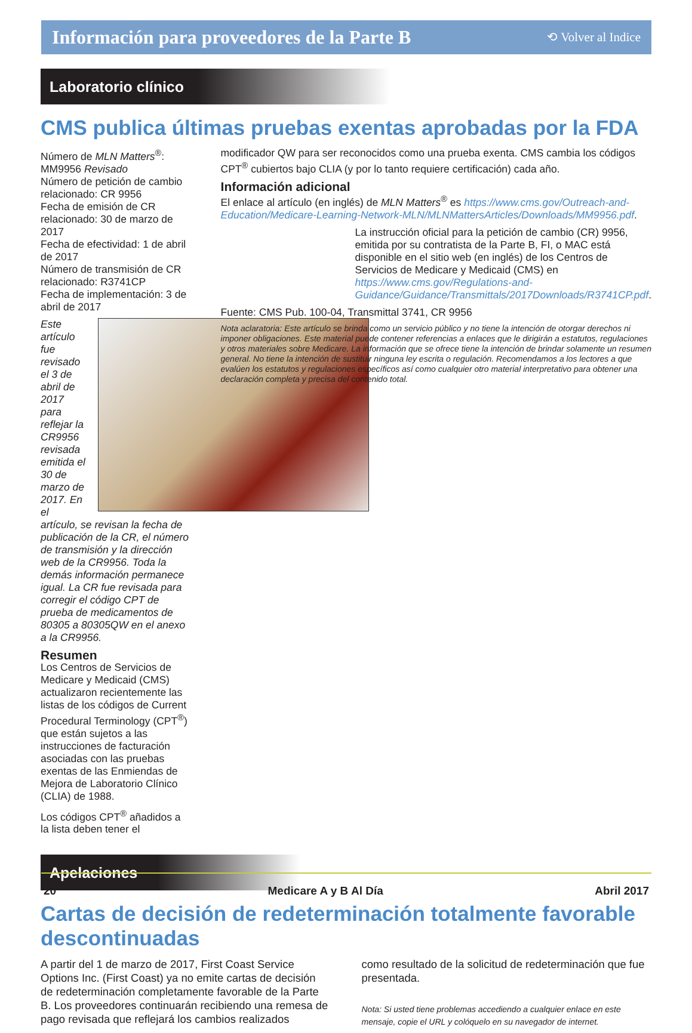Información para proveedores de la Parte B
⟲ Volver al Indice
Laboratorio clínico
CMS publica últimas pruebas exentas aprobadas por la FDA
Número de MLN Matters<sup>®</sup>: MM9956 Revisado
Número de petición de cambio relacionado: CR 9956
Fecha de emisión de CR relacionado: 30 de marzo de 2017
Fecha de efectividad: 1 de abril de 2017
Número de transmisión de CR relacionado: R3741CP
Fecha de implementación: 3 de abril de 2017
Este artículo fue revisado el 3 de abril de 2017 para reflejar la CR9956 revisada emitida el 30 de marzo de 2017. En el artículo, se revisan la fecha de publicación de la CR, el número de transmisión y la dirección web de la CR9956. Toda la demás información permanece igual. La CR fue revisada para corregir el código CPT de prueba de medicamentos de 80305 a 80305QW en el anexo a la CR9956.
Resumen
Los Centros de Servicios de Medicare y Medicaid (CMS) actualizaron recientemente las listas de los códigos de Current Procedural Terminology (CPT<sup>®</sup>) que están sujetos a las instrucciones de facturación asociadas con las pruebas exentas de las Enmiendas de Mejora de Laboratorio Clínico (CLIA) de 1988.
Los códigos CPT<sup>®</sup> añadidos a la lista deben tener el
modificador QW para ser reconocidos como una prueba exenta. CMS cambia los códigos CPT<sup>®</sup> cubiertos bajo CLIA (y por lo tanto requiere certificación) cada año.
Información adicional
El enlace al artículo (en inglés) de MLN Matters<sup>®</sup> es https://www.cms.gov/Outreach-and-Education/Medicare-Learning-Network-MLN/MLNMattersArticles/Downloads/MM9956.pdf.
La instrucción oficial para la petición de cambio (CR) 9956, emitida por su contratista de la Parte B, FI, o MAC está disponible en el sitio web (en inglés) de los Centros de Servicios de Medicare y Medicaid (CMS) en https://www.cms.gov/Regulations-and-Guidance/Guidance/Transmittals/2017Downloads/R3741CP.pdf.
Fuente: CMS Pub. 100-04, Transmittal 3741, CR 9956
Nota aclaratoria: Este artículo se brinda como un servicio público y no tiene la intención de otorgar derechos ni imponer obligaciones. Este material puede contener referencias a enlaces que le dirigirán a estatutos, regulaciones y otros materiales sobre Medicare. La información que se ofrece tiene la intención de brindar solamente un resumen general. No tiene la intención de sustituir ninguna ley escrita o regulación. Recomendamos a los lectores a que evalúen los estatutos y regulaciones específicos así como cualquier otro material interpretativo para obtener una declaración completa y precisa del contenido total.
Apelaciones
Cartas de decisión de redeterminación totalmente favorable descontinuadas
A partir del 1 de marzo de 2017, First Coast Service Options Inc. (First Coast) ya no emite cartas de decisión de redeterminación completamente favorable de la Parte B. Los proveedores continuarán recibiendo una remesa de pago revisada que reflejará los cambios realizados
como resultado de la solicitud de redeterminación que fue presentada.
Nota: Si usted tiene problemas accediendo a cualquier enlace en este mensaje, copie el URL y colóquelo en su navegador de internet.
20 Medicare A y B Al Día Abril 2017